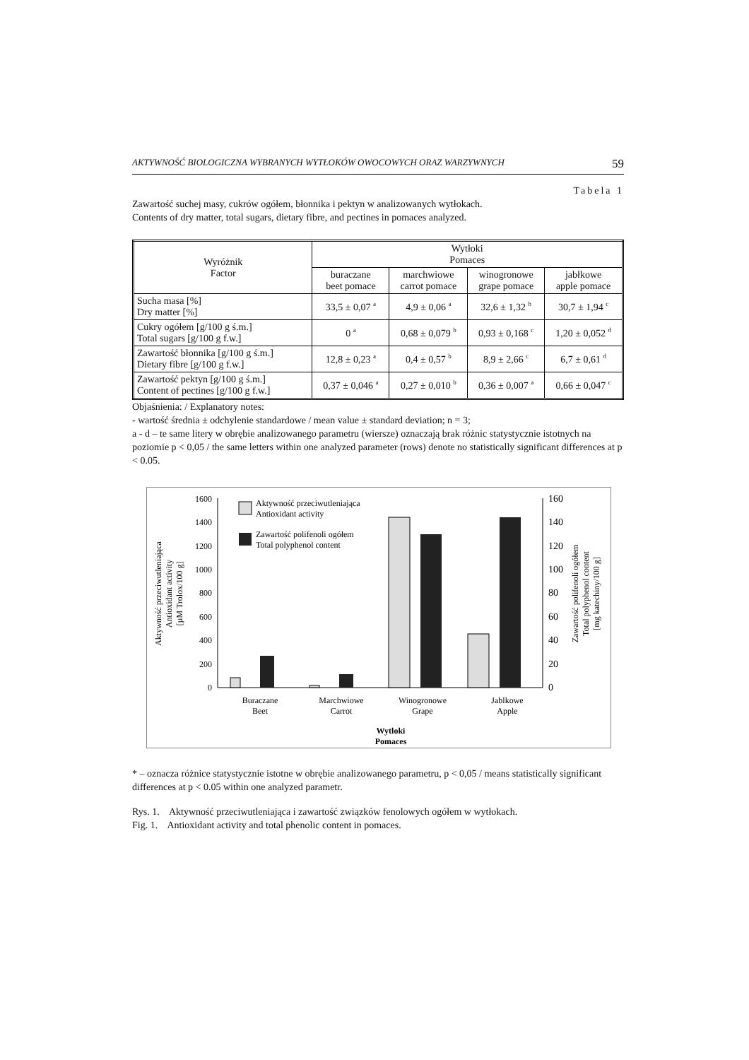AKTYWNOŚĆ BIOLOGICZNA WYBRANYCH WYTŁOKÓW OWOCOWYCH ORAZ WARZYWNYCH 59
Tabela 1
Zawartość suchej masy, cukrów ogółem, błonnika i pektyn w analizowanych wytłokach.
Contents of dry matter, total sugars, dietary fibre, and pectines in pomaces analyzed.
| Wyróżnik Factor | Wytłoki Pomaces | | | |
| --- | --- | --- | --- | --- |
| | buraczane beet pomace | marchwiowe carrot pomace | winogronowe grape pomace | jabłkowe apple pomace |
| Sucha masa [%] Dry matter [%] | 33,5 ± 0,07 <sup>a</sup> | 4,9 ± 0,06 <sup>a</sup> | 32,6 ± 1,32 <sup>b</sup> | 30,7 ± 1,94 <sup>c</sup> |
| Cukry ogółem [g/100 g ś.m.] Total sugars [g/100 g f.w.] | 0 <sup>a</sup> | 0,68 ± 0,079 <sup>b</sup> | 0,93 ± 0,168 <sup>c</sup> | 1,20 ± 0,052 <sup>d</sup> |
| Zawartość błonnika [g/100 g ś.m.] Dietary fibre [g/100 g f.w.] | 12,8 ± 0,23 <sup>a</sup> | 0,4 ± 0,57 <sup>b</sup> | 8,9 ± 2,66 <sup>c</sup> | 6,7 ± 0,61 <sup>d</sup> |
| Zawartość pektyn [g/100 g ś.m.] Content of pectines [g/100 g f.w.] | 0,37 ± 0,046 <sup>a</sup> | 0,27 ± 0,010 <sup>b</sup> | 0,36 ± 0,007 <sup>a</sup> | 0,66 ± 0,047 <sup>c</sup> |
Objaśnienia: / Explanatory notes:
- wartość średnia ± odchylenie standardowe / mean value ± standard deviation; n = 3;
a - d – te same litery w obrębie analizowanego parametru (wiersze) oznaczają brak różnic statystycznie istotnych na poziomie p < 0,05 / the same letters within one analyzed parameter (rows) denote no statistically significant differences at p < 0.05.
0
200
400
600
800
1000
1200
1400
1600
0
20
40
60
80
100
120
140
160
Aktywność przeciwutleniająca
Antioxidant activity
Zawartość polifenoli ogółem
Total polyphenol content
Buraczane
Beet
Marchwiowe
Carrot
Winogronowe
Grape
Jablkowe
Apple
Wytloki
Pomaces
Aktywność przeciwutleniająca
Antioxidant activity
[µM Trolox/100 g]
Zawartość polifenoli ogółem
Total polyphenol content
[mg katechiny/100 g]
* – oznacza różnice statystycznie istotne w obrębie analizowanego parametru, p < 0,05 / means statistically significant differences at p < 0.05 within one analyzed parametr.
Rys. 1. Aktywność przeciwutleniająca i zawartość związków fenolowych ogółem w wytłokach.
Fig. 1. Antioxidant activity and total phenolic content in pomaces.